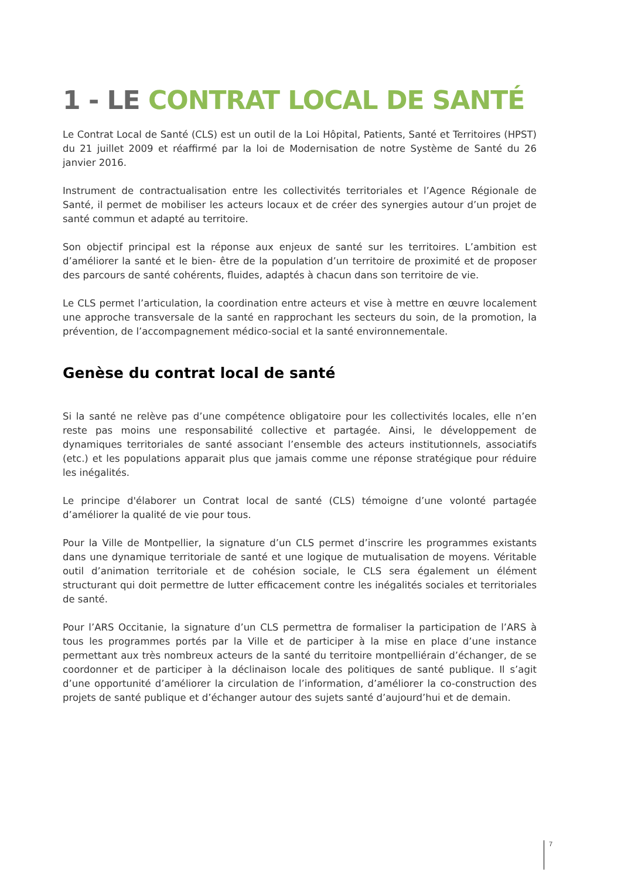1 - LE CONTRAT LOCAL DE SANTÉ
Le Contrat Local de Santé (CLS) est un outil de la Loi Hôpital, Patients, Santé et Territoires (HPST) du 21 juillet 2009 et réaffirmé par la loi de Modernisation de notre Système de Santé du 26 janvier 2016.
Instrument de contractualisation entre les collectivités territoriales et l’Agence Régionale de Santé, il permet de mobiliser les acteurs locaux et de créer des synergies autour d’un projet de santé commun et adapté au territoire.
Son objectif principal est la réponse aux enjeux de santé sur les territoires. L’ambition est d’améliorer la santé et le bien- être de la population d’un territoire de proximité et de proposer des parcours de santé cohérents, fluides, adaptés à chacun dans son territoire de vie.
Le CLS permet l’articulation, la coordination entre acteurs et vise à mettre en œuvre localement une approche transversale de la santé en rapprochant les secteurs du soin, de la promotion, la prévention, de l’accompagnement médico-social et la santé environnementale.
Genèse du contrat local de santé
Si la santé ne relève pas d’une compétence obligatoire pour les collectivités locales, elle n’en reste pas moins une responsabilité collective et partagée. Ainsi, le développement de dynamiques territoriales de santé associant l’ensemble des acteurs institutionnels, associatifs (etc.) et les populations apparait plus que jamais comme une réponse stratégique pour réduire les inégalités.
Le principe d'élaborer un Contrat local de santé (CLS) témoigne d’une volonté partagée d’améliorer la qualité de vie pour tous.
Pour la Ville de Montpellier, la signature d’un CLS permet d’inscrire les programmes existants dans une dynamique territoriale de santé et une logique de mutualisation de moyens. Véritable outil d’animation territoriale et de cohésion sociale, le CLS sera également un élément structurant qui doit permettre de lutter efficacement contre les inégalités sociales et territoriales de santé.
Pour l’ARS Occitanie, la signature d’un CLS permettra de formaliser la participation de l’ARS à tous les programmes portés par la Ville et de participer à la mise en place d’une instance permettant aux très nombreux acteurs de la santé du territoire montpelliérain d’échanger, de se coordonner et de participer à la déclinaison locale des politiques de santé publique. Il s’agit d’une opportunité d’améliorer la circulation de l’information, d’améliorer la co-construction des projets de santé publique et d’échanger autour des sujets santé d’aujourd’hui et de demain.
7